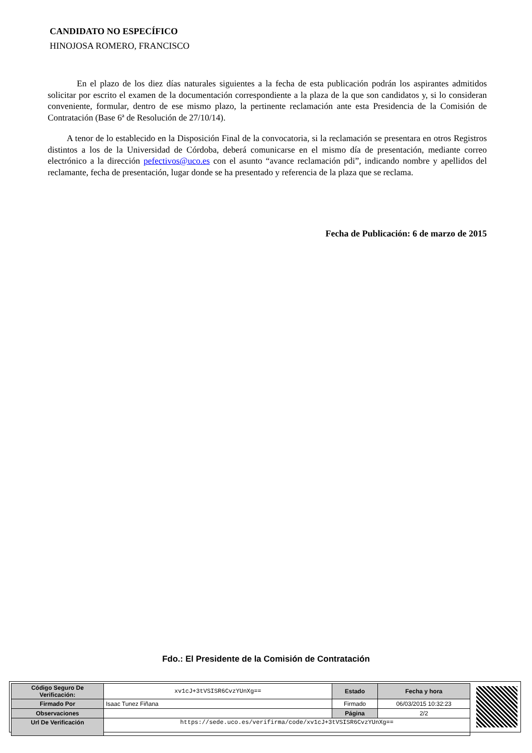CANDIDATO NO ESPECÍFICO
HINOJOSA ROMERO, FRANCISCO
En el plazo de los diez días naturales siguientes a la fecha de esta publicación podrán los aspirantes admitidos solicitar por escrito el examen de la documentación correspondiente a la plaza de la que son candidatos y, si lo consideran conveniente, formular, dentro de ese mismo plazo, la pertinente reclamación ante esta Presidencia de la Comisión de Contratación (Base 6ª de Resolución de 27/10/14).
A tenor de lo establecido en la Disposición Final de la convocatoria, si la reclamación se presentara en otros Registros distintos a los de la Universidad de Córdoba, deberá comunicarse en el mismo día de presentación, mediante correo electrónico a la dirección pefectivos@uco.es con el asunto “avance reclamación pdi”, indicando nombre y apellidos del reclamante, fecha de presentación, lugar donde se ha presentado y referencia de la plaza que se reclama.
Fecha de Publicación: 6 de marzo de 2015
Fdo.: El Presidente de la Comisión de Contratación
| Código Seguro De Verificación: | xv1cJ+3tVSISR6CvzYUnXg== | Estado | Fecha y hora |
| Firmado Por | Isaac Tunez Fiñana | Firmado | 06/03/2015 10:32:23 |
| Observaciones | | Página | 2/2 |
| Url De Verificación | https://sede.uco.es/verifirma/code/xv1cJ+3tVSISR6CvzYUnXg== | | |